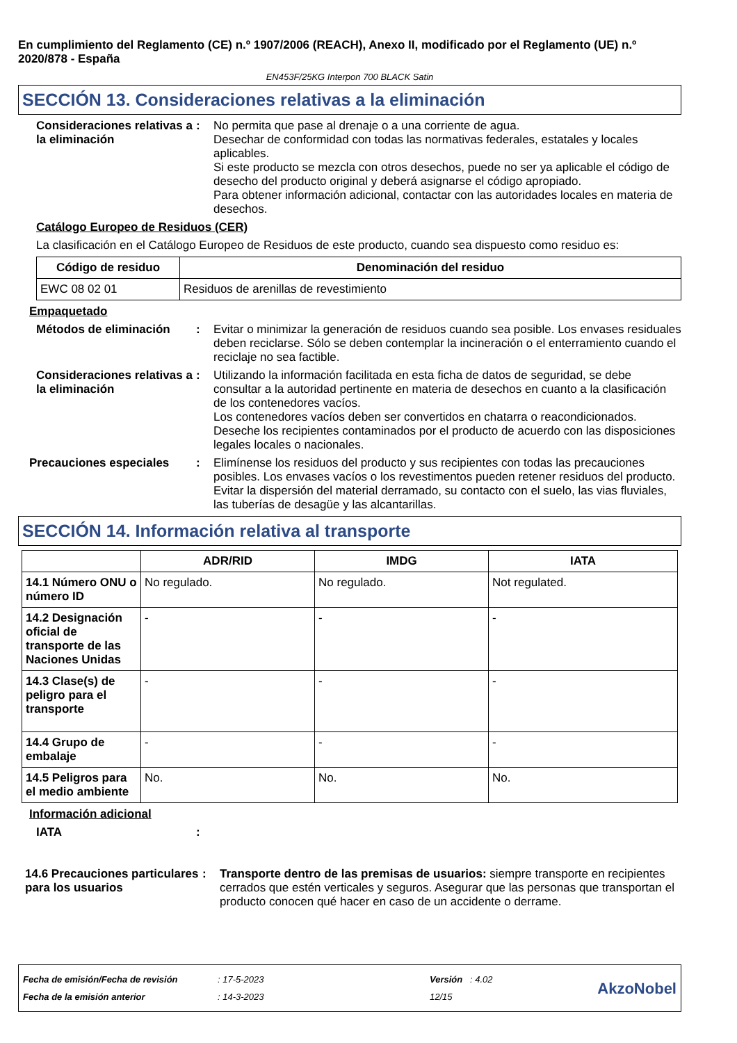En cumplimiento del Reglamento (CE) n.º 1907/2006 (REACH), Anexo II, modificado por el Reglamento (UE) n.º 2020/878 - España
EN453F/25KG Interpon 700 BLACK Satin
SECCIÓN 13. Consideraciones relativas a la eliminación
Consideraciones relativas a la eliminación
: No permita que pase al drenaje o a una corriente de agua.
Desechar de conformidad con todas las normativas federales, estatales y locales aplicables.
Si este producto se mezcla con otros desechos, puede no ser ya aplicable el código de desecho del producto original y deberá asignarse el código apropiado.
Para obtener información adicional, contactar con las autoridades locales en materia de desechos.
Catálogo Europeo de Residuos (CER)
La clasificación en el Catálogo Europeo de Residuos de este producto, cuando sea dispuesto como residuo es:
| Código de residuo | Denominación del residuo |
| --- | --- |
| EWC 08 02 01 | Residuos de arenillas de revestimiento |
Empaquetado
Métodos de eliminación : Evitar o minimizar la generación de residuos cuando sea posible. Los envases residuales deben reciclarse. Sólo se deben contemplar la incineración o el enterramiento cuando el reciclaje no sea factible.
Consideraciones relativas a la eliminación
: Utilizando la información facilitada en esta ficha de datos de seguridad, se debe consultar a la autoridad pertinente en materia de desechos en cuanto a la clasificación de los contenedores vacíos.
Los contenedores vacíos deben ser convertidos en chatarra o reacondicionados.
Deseche los recipientes contaminados por el producto de acuerdo con las disposiciones legales locales o nacionales.
Precauciones especiales : Elimínense los residuos del producto y sus recipientes con todas las precauciones posibles. Los envases vacíos o los revestimentos pueden retener residuos del producto. Evitar la dispersión del material derramado, su contacto con el suelo, las vias fluviales, las tuberías de desagüe y las alcantarillas.
SECCIÓN 14. Información relativa al transporte
| | ADR/RID | IMDG | IATA |
| --- | --- | --- | --- |
| 14.1 Número ONU o número ID | No regulado. | No regulado. | Not regulated. |
| 14.2 Designación oficial de transporte de las Naciones Unidas | - | - | - |
| 14.3 Clase(s) de peligro para el transporte | - | - | - |
| 14.4 Grupo de embalaje | - | - | - |
| 14.5 Peligros para el medio ambiente | No. | No. | No. |
Información adicional
IATA :
14.6 Precauciones particulares para los usuarios
: Transporte dentro de las premisas de usuarios: siempre transporte en recipientes cerrados que estén verticales y seguros. Asegurar que las personas que transportan el producto conocen qué hacer en caso de un accidente o derrame.
Fecha de emisión/Fecha de revisión
Fecha de la emisión anterior
: 17-5-2023
: 14-3-2023
Versión : 4.02
12/15
AkzoNobel